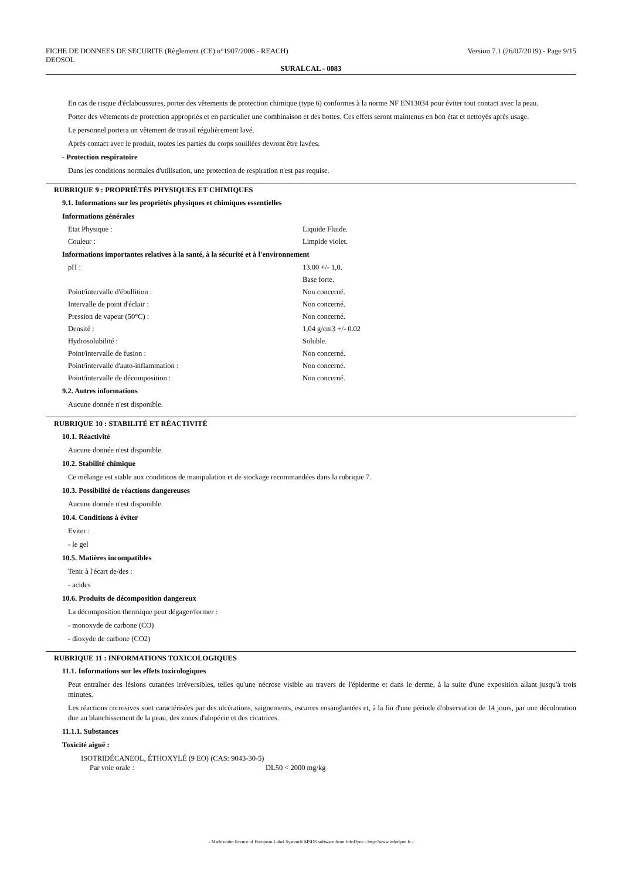FICHE DE DONNEES DE SECURITE (Règlement (CE) n°1907/2006 - REACH)
DEOSOL
Version 7.1 (26/07/2019) - Page 9/15
SURALCAL - 0083
En cas de risque d'éclaboussures, porter des vêtements de protection chimique (type 6) conformes à la norme NF EN13034 pour éviter tout contact avec la peau.
Porter des vêtements de protection appropriés et en particulier une combinaison et des bottes. Ces effets seront maintenus en bon état et nettoyés après usage.
Le personnel portera un vêtement de travail régulièrement lavé.
Après contact avec le produit, toutes les parties du corps souillées devront être lavées.
- Protection respiratoire
Dans les conditions normales d'utilisation, une protection de respiration n'est pas requise.
RUBRIQUE 9 : PROPRIÉTÉS PHYSIQUES ET CHIMIQUES
9.1. Informations sur les propriétés physiques et chimiques essentielles
Informations générales
Etat Physique : Liquide Fluide.
Couleur : Limpide violet.
Informations importantes relatives à la santé, à la sécurité et à l'environnement
pH : 13.00 +/- 1,0.
Base forte.
Point/intervalle d'ébullition : Non concerné.
Intervalle de point d'éclair : Non concerné.
Pression de vapeur (50°C) : Non concerné.
Densité : 1,04 g/cm3 +/- 0.02
Hydrosolubilité : Soluble.
Point/intervalle de fusion : Non concerné.
Point/intervalle d'auto-inflammation : Non concerné.
Point/intervalle de décomposition : Non concerné.
9.2. Autres informations
Aucune donnée n'est disponible.
RUBRIQUE 10 : STABILITÉ ET RÉACTIVITÉ
10.1. Réactivité
Aucune donnée n'est disponible.
10.2. Stabilité chimique
Ce mélange est stable aux conditions de manipulation et de stockage recommandées dans la rubrique 7.
10.3. Possibilité de réactions dangereuses
Aucune donnée n'est disponible.
10.4. Conditions à éviter
Eviter :
- le gel
10.5. Matières incompatibles
Tenir à l'écart de/des :
- acides
10.6. Produits de décomposition dangereux
La décomposition thermique peut dégager/former :
- monoxyde de carbone (CO)
- dioxyde de carbone (CO2)
RUBRIQUE 11 : INFORMATIONS TOXICOLOGIQUES
11.1. Informations sur les effets toxicologiques
Peut entraîner des lésions cutanées irréversibles, telles qu'une nécrose visible au travers de l'épiderme et dans le derme, à la suite d'une exposition allant jusqu'à trois minutes.
Les réactions corrosives sont caractérisées par des ulcérations, saignements, escarres ensanglantées et, à la fin d'une période d'observation de 14 jours, par une décoloration due au blanchissement de la peau, des zones d'alopécie et des cicatrices.
11.1.1. Substances
Toxicité aiguë :
ISOTRIDÉCANEOL, ÉTHOXYLÉ (9 EO) (CAS: 9043-30-5)
Par voie orale : DL50 < 2000 mg/kg
- Made under licence of European Label System® MSDS software from InfoDyne - http://www.infodyne.fr -